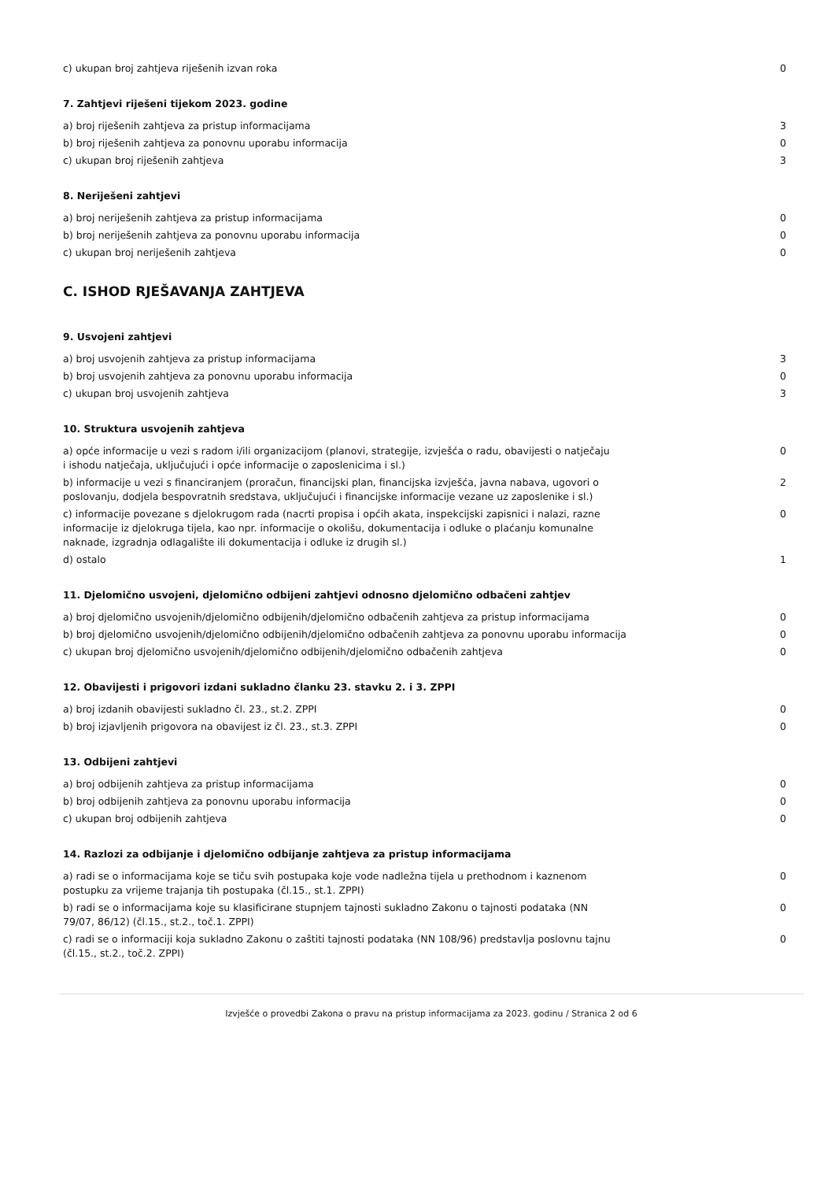| c) ukupan broj zahtjeva riješenih izvan roka | 0 |
7. Zahtjevi riješeni tijekom 2023. godine
| a) broj riješenih zahtjeva za pristup informacijama | 3 |
| b) broj riješenih zahtjeva za ponovnu uporabu informacija | 0 |
| c) ukupan broj riješenih zahtjeva | 3 |
8. Neriješeni zahtjevi
| a) broj neriješenih zahtjeva za pristup informacijama | 0 |
| b) broj neriješenih zahtjeva za ponovnu uporabu informacija | 0 |
| c) ukupan broj neriješenih zahtjeva | 0 |
C. ISHOD RJEŠAVANJA ZAHTJEVA
9. Usvojeni zahtjevi
| a) broj usvojenih zahtjeva za pristup informacijama | 3 |
| b) broj usvojenih zahtjeva za ponovnu uporabu informacija | 0 |
| c) ukupan broj usvojenih zahtjeva | 3 |
10. Struktura usvojenih zahtjeva
| a) opće informacije u vezi s radom i/ili organizacijom (planovi, strategije, izvješća o radu, obavijesti o natječaju i ishodu natječaja, uključujući i opće informacije o zaposlenicima i sl.) | 0 |
| b) informacije u vezi s financiranjem (proračun, financijski plan, financijska izvješća, javna nabava, ugovori o poslovanju, dodjela bespovratnih sredstava, uključujući i financijske informacije vezane uz zaposlenike i sl.) | 2 |
| c) informacije povezane s djelokrugom rada (nacrti propisa i općih akata, inspekcijski zapisnici i nalazi, razne informacije iz djelokruga tijela, kao npr. informacije o okolišu, dokumentacija i odluke o plaćanju komunalne naknade, izgradnja odlagalište ili dokumentacija i odluke iz drugih sl.) | 0 |
| d) ostalo | 1 |
11. Djelomično usvojeni, djelomično odbijeni zahtjevi odnosno djelomično odbačeni zahtjev
| a) broj djelomično usvojenih/djelomično odbijenih/djelomično odbačenih zahtjeva za pristup informacijama | 0 |
| b) broj djelomično usvojenih/djelomično odbijenih/djelomično odbačenih zahtjeva za ponovnu uporabu informacija | 0 |
| c) ukupan broj djelomično usvojenih/djelomično odbijenih/djelomično odbačenih zahtjeva | 0 |
12. Obavijesti i prigovori izdani sukladno članku 23. stavku 2. i 3. ZPPI
| a) broj izdanih obavijesti sukladno čl. 23., st.2. ZPPI | 0 |
| b) broj izjavljenih prigovora na obavijest iz čl. 23., st.3. ZPPI | 0 |
13. Odbijeni zahtjevi
| a) broj odbijenih zahtjeva za pristup informacijama | 0 |
| b) broj odbijenih zahtjeva za ponovnu uporabu informacija | 0 |
| c) ukupan broj odbijenih zahtjeva | 0 |
14. Razlozi za odbijanje i djelomično odbijanje zahtjeva za pristup informacijama
| a) radi se o informacijama koje se tiču svih postupaka koje vode nadležna tijela u prethodnom i kaznenom postupku za vrijeme trajanja tih postupaka (čl.15., st.1. ZPPI) | 0 |
| b) radi se o informacijama koje su klasificirane stupnjem tajnosti sukladno Zakonu o tajnosti podataka (NN 79/07, 86/12) (čl.15., st.2., toč.1. ZPPI) | 0 |
| c) radi se o informaciji koja sukladno Zakonu o zaštiti tajnosti podataka (NN 108/96) predstavlja poslovnu tajnu (čl.15., st.2., toč.2. ZPPI) | 0 |
Izvješće o provedbi Zakona o pravu na pristup informacijama za 2023. godinu / Stranica 2 od 6